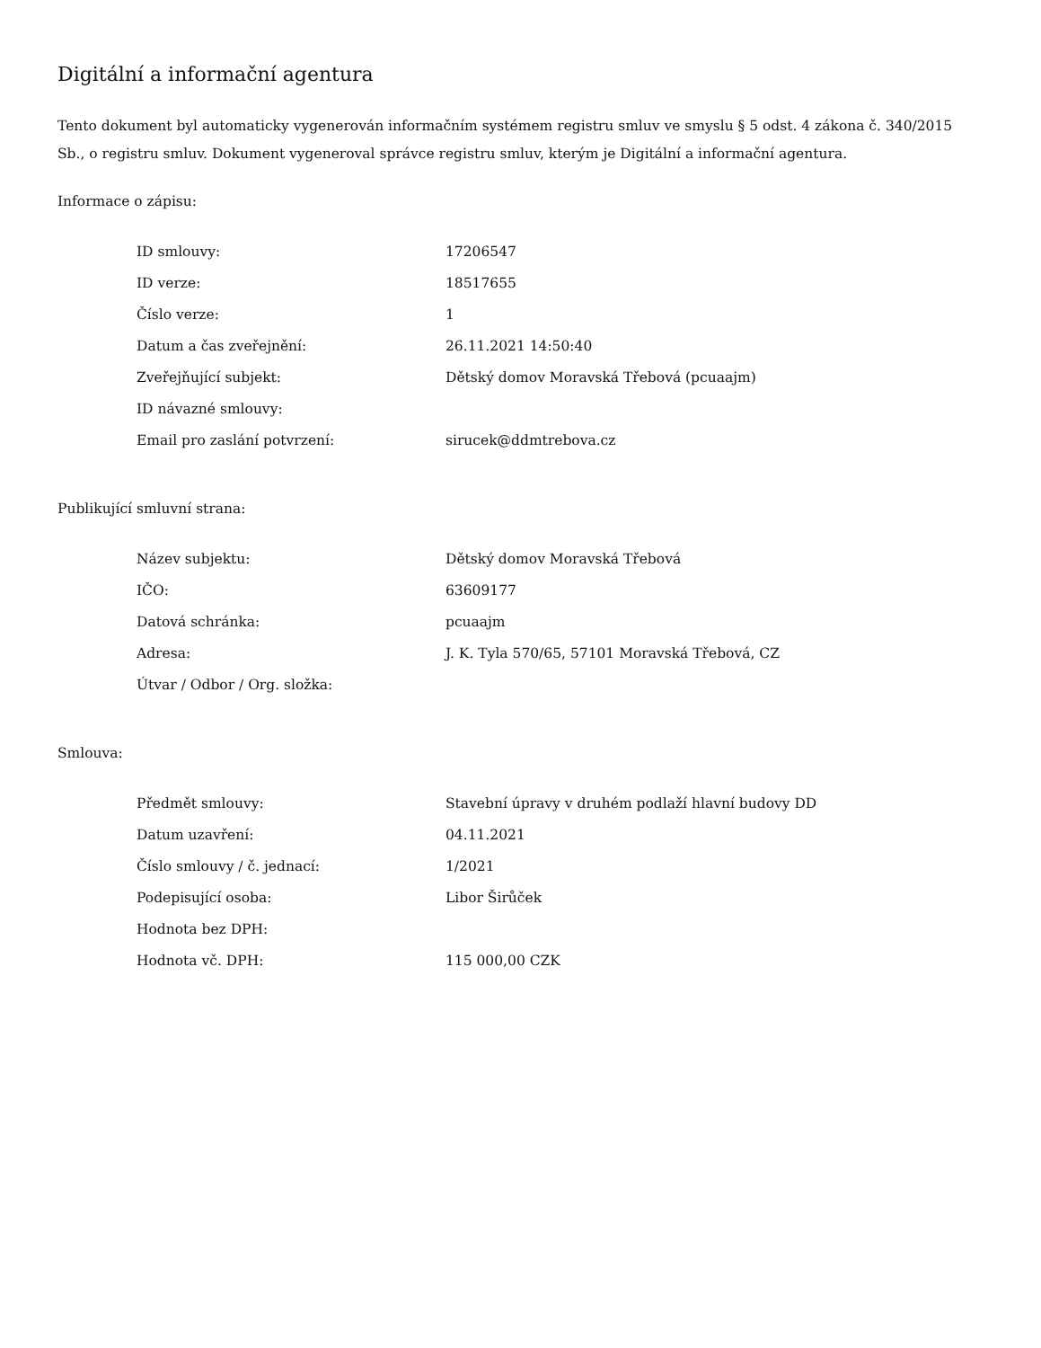Digitální a informační agentura
Tento dokument byl automaticky vygenerován informačním systémem registru smluv ve smyslu § 5 odst. 4 zákona č. 340/2015 Sb., o registru smluv. Dokument vygeneroval správce registru smluv, kterým je Digitální a informační agentura.
Informace o zápisu:
| ID smlouvy: | 17206547 |
| ID verze: | 18517655 |
| Číslo verze: | 1 |
| Datum a čas zveřejnění: | 26.11.2021 14:50:40 |
| Zveřejňující subjekt: | Dětský domov Moravská Třebová (pcuaajm) |
| ID návazné smlouvy: | |
| Email pro zaslání potvrzení: | sirucek@ddmtrebova.cz |
Publikující smluvní strana:
| Název subjektu: | Dětský domov Moravská Třebová |
| IČO: | 63609177 |
| Datová schránka: | pcuaajm |
| Adresa: | J. K. Tyla 570/65, 57101 Moravská Třebová, CZ |
| Útvar / Odbor / Org. složka: | |
Smlouva:
| Předmět smlouvy: | Stavební úpravy v druhém podlaží hlavní budovy DD |
| Datum uzavření: | 04.11.2021 |
| Číslo smlouvy / č. jednací: | 1/2021 |
| Podepisující osoba: | Libor Širůček |
| Hodnota bez DPH: | |
| Hodnota vč. DPH: | 115 000,00 CZK |